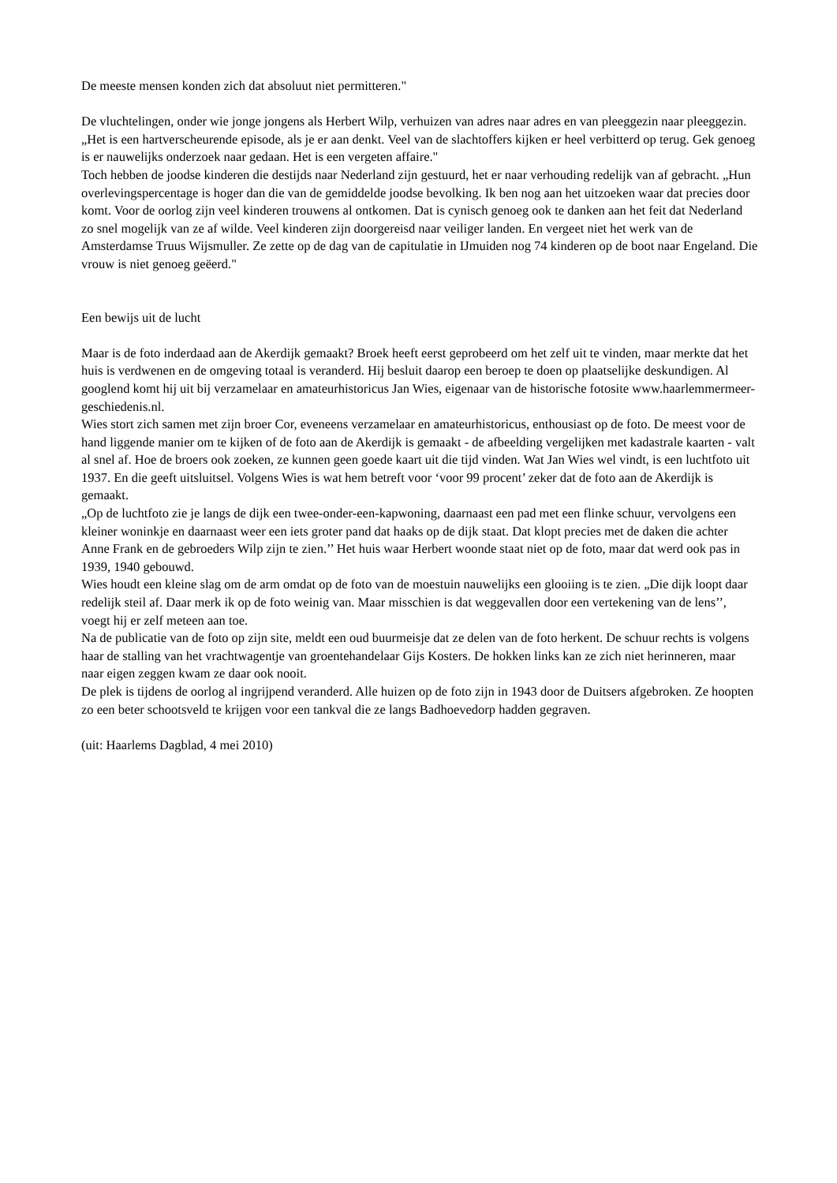De meeste mensen konden zich dat absoluut niet permitteren."
De vluchtelingen, onder wie jonge jongens als Herbert Wilp, verhuizen van adres naar adres en van pleeggezin naar pleeggezin. „Het is een hartverscheurende episode, als je er aan denkt. Veel van de slachtoffers kijken er heel verbitterd op terug. Gek genoeg is er nauwelijks onderzoek naar gedaan. Het is een vergeten affaire."
Toch hebben de joodse kinderen die destijds naar Nederland zijn gestuurd, het er naar verhouding redelijk van af gebracht. „Hun overlevingspercentage is hoger dan die van de gemiddelde joodse bevolking. Ik ben nog aan het uitzoeken waar dat precies door komt. Voor de oorlog zijn veel kinderen trouwens al ontkomen. Dat is cynisch genoeg ook te danken aan het feit dat Nederland zo snel mogelijk van ze af wilde. Veel kinderen zijn doorgereisd naar veiliger landen. En vergeet niet het werk van de Amsterdamse Truus Wijsmuller. Ze zette op de dag van de capitulatie in IJmuiden nog 74 kinderen op de boot naar Engeland. Die vrouw is niet genoeg geëerd."
Een bewijs uit de lucht
Maar is de foto inderdaad aan de Akerdijk gemaakt? Broek heeft eerst geprobeerd om het zelf uit te vinden, maar merkte dat het huis is verdwenen en de omgeving totaal is veranderd. Hij besluit daarop een beroep te doen op plaatselijke deskundigen. Al googlend komt hij uit bij verzamelaar en amateurhistoricus Jan Wies, eigenaar van de historische fotosite www.haarlemmermeer-geschiedenis.nl.
Wies stort zich samen met zijn broer Cor, eveneens verzamelaar en amateurhistoricus, enthousiast op de foto. De meest voor de hand liggende manier om te kijken of de foto aan de Akerdijk is gemaakt - de afbeelding vergelijken met kadastrale kaarten - valt al snel af. Hoe de broers ook zoeken, ze kunnen geen goede kaart uit die tijd vinden. Wat Jan Wies wel vindt, is een luchtfoto uit 1937. En die geeft uitsluitsel. Volgens Wies is wat hem betreft voor ‘voor 99 procent’ zeker dat de foto aan de Akerdijk is gemaakt.
„Op de luchtfoto zie je langs de dijk een twee-onder-een-kapwoning, daarnaast een pad met een flinke schuur, vervolgens een kleiner woninkje en daarnaast weer een iets groter pand dat haaks op de dijk staat. Dat klopt precies met de daken die achter Anne Frank en de gebroeders Wilp zijn te zien.’’ Het huis waar Herbert woonde staat niet op de foto, maar dat werd ook pas in 1939, 1940 gebouwd.
Wies houdt een kleine slag om de arm omdat op de foto van de moestuin nauwelijks een glooiing is te zien. „Die dijk loopt daar redelijk steil af. Daar merk ik op de foto weinig van. Maar misschien is dat weggevallen door een vertekening van de lens’’, voegt hij er zelf meteen aan toe.
Na de publicatie van de foto op zijn site, meldt een oud buurmeisje dat ze delen van de foto herkent. De schuur rechts is volgens haar de stalling van het vrachtwagentje van groentehandelaar Gijs Kosters. De hokken links kan ze zich niet herinneren, maar naar eigen zeggen kwam ze daar ook nooit.
De plek is tijdens de oorlog al ingrijpend veranderd. Alle huizen op de foto zijn in 1943 door de Duitsers afgebroken. Ze hoopten zo een beter schootsveld te krijgen voor een tankval die ze langs Badhoevedorp hadden gegraven.
(uit: Haarlems Dagblad, 4 mei 2010)